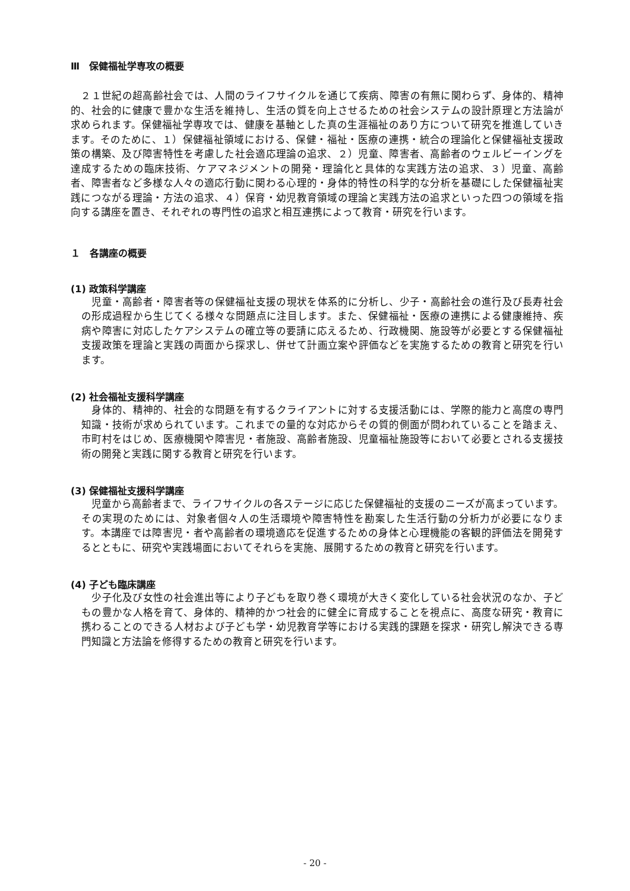Ⅲ　保健福祉学専攻の概要
　２１世紀の超高齢社会では、人間のライフサイクルを通じて疾病、障害の有無に関わらず、身体的、精神的、社会的に健康で豊かな生活を維持し、生活の質を向上させるための社会システムの設計原理と方法論が求められます。保健福祉学専攻では、健康を基軸とした真の生涯福祉のあり方について研究を推進していきます。そのために、１）保健福祉領域における、保健・福祉・医療の連携・統合の理論化と保健福祉支援政策の構築、及び障害特性を考慮した社会適応理論の追求、２）児童、障害者、高齢者のウェルビーイングを達成するための臨床技術、ケアマネジメントの開発・理論化と具体的な実践方法の追求、３）児童、高齢者、障害者など多様な人々の適応行動に関わる心理的・身体的特性の科学的な分析を基礎にした保健福祉実践につながる理論・方法の追求、４）保育・幼児教育領域の理論と実践方法の追求といった四つの領域を指向する講座を置き、それぞれの専門性の追求と相互連携によって教育・研究を行います。
１　各講座の概要
(1) 政策科学講座
　児童・高齢者・障害者等の保健福祉支援の現状を体系的に分析し、少子・高齢社会の進行及び長寿社会の形成過程から生じてくる様々な問題点に注目します。また、保健福祉・医療の連携による健康維持、疾病や障害に対応したケアシステムの確立等の要請に応えるため、行政機関、施設等が必要とする保健福祉支援政策を理論と実践の両面から探求し、併せて計画立案や評価などを実施するための教育と研究を行います。
(2) 社会福祉支援科学講座
　身体的、精神的、社会的な問題を有するクライアントに対する支援活動には、学際的能力と高度の専門知識・技術が求められています。これまでの量的な対応からその質的側面が問われていることを踏まえ、市町村をはじめ、医療機関や障害児・者施設、高齢者施設、児童福祉施設等において必要とされる支援技術の開発と実践に関する教育と研究を行います。
(3) 保健福祉支援科学講座
　児童から高齢者まで、ライフサイクルの各ステージに応じた保健福祉的支援のニーズが高まっています。その実現のためには、対象者個々人の生活環境や障害特性を勘案した生活行動の分析力が必要になります。本講座では障害児・者や高齢者の環境適応を促進するための身体と心理機能の客観的評価法を開発するとともに、研究や実践場面においてそれらを実施、展開するための教育と研究を行います。
(4) 子ども臨床講座
　少子化及び女性の社会進出等により子どもを取り巻く環境が大きく変化している社会状況のなか、子どもの豊かな人格を育て、身体的、精神的かつ社会的に健全に育成することを視点に、高度な研究・教育に携わることのできる人材および子ども学・幼児教育学等における実践的課題を探求・研究し解決できる専門知識と方法論を修得するための教育と研究を行います。
- 20 -